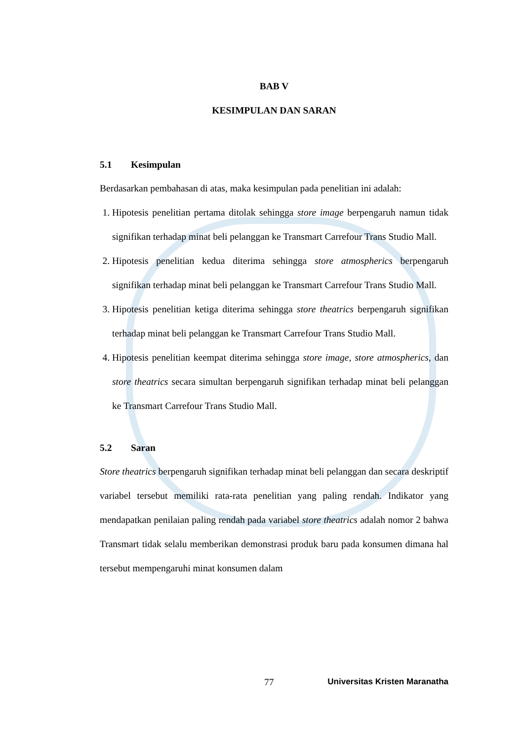BAB V
KESIMPULAN DAN SARAN
5.1 Kesimpulan
Berdasarkan pembahasan di atas, maka kesimpulan pada penelitian ini adalah:
1. Hipotesis penelitian pertama ditolak sehingga store image berpengaruh namun tidak signifikan terhadap minat beli pelanggan ke Transmart Carrefour Trans Studio Mall.
2. Hipotesis penelitian kedua diterima sehingga store atmospherics berpengaruh signifikan terhadap minat beli pelanggan ke Transmart Carrefour Trans Studio Mall.
3. Hipotesis penelitian ketiga diterima sehingga store theatrics berpengaruh signifikan terhadap minat beli pelanggan ke Transmart Carrefour Trans Studio Mall.
4. Hipotesis penelitian keempat diterima sehingga store image, store atmospherics, dan store theatrics secara simultan berpengaruh signifikan terhadap minat beli pelanggan ke Transmart Carrefour Trans Studio Mall.
5.2 Saran
Store theatrics berpengaruh signifikan terhadap minat beli pelanggan dan secara deskriptif variabel tersebut memiliki rata-rata penelitian yang paling rendah. Indikator yang mendapatkan penilaian paling rendah pada variabel store theatrics adalah nomor 2 bahwa Transmart tidak selalu memberikan demonstrasi produk baru pada konsumen dimana hal tersebut mempengaruhi minat konsumen dalam
77 Universitas Kristen Maranatha